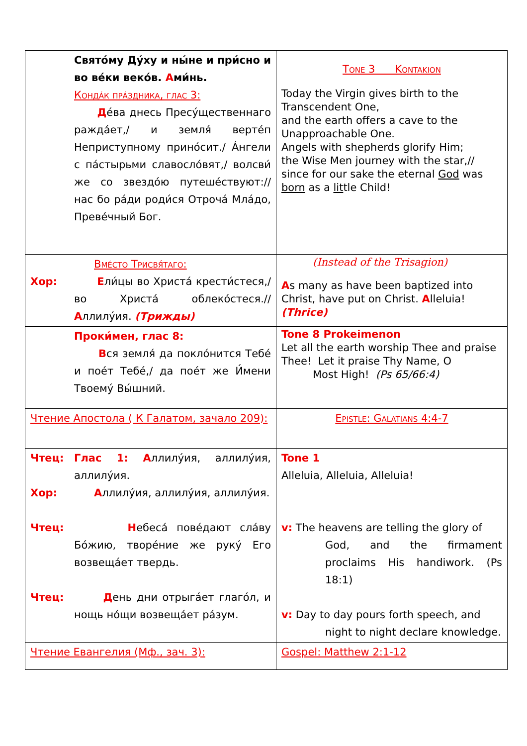| Святóму Дýху и ны́не и при́сно и во вéки векóв. А ми́нь. Кондáк прáздника, глас 3: Д éва днесь Пресýщественнаго раждáет,/ и земля́ вертéп Неприступному принóсит./ Áнгели с пáстырьми славослóвят,/ волсви́ же со звездóю путешéствуют:// нас бо рáди роди́ся Отрочá Млáдо, Превéчный Бог. | Tone 3 Kontakion Today the Virgin gives birth to the Transcendent One, and the earth offers a cave to the Unapproachable One. Angels with shepherds glorify Him; the Wise Men journey with the star,// since for our sake the eternal God was born as a lit tle Child! |
| Вмéсто Трисвя́таго: Хор: Е ли́цы во Христá крести́стеся,/ во Христá облекóстеся.// А ллилýия. (Трижды) | (Instead of the Trisagion) A s many as have been baptized into Christ, have put on Christ. A lleluia! (Thrice) |
| Проки́мен, глас 8: В ся земля́ да поклóнится Тебé и поéт Тебé,/ да поéт же И́мени Твоемý Вы́шний. | Tone 8 Prokeimenon Let all the earth worship Thee and praise Thee! Let it praise Thy Name, O Most High! (Ps 65/66:4) |
| Чтение Апостола ( К Галатом, зачало 209): | Epistle: Galatians 4:4-7 |
| Чтец: Глас 1: А ллилýия, аллилýия, аллилýия. Хор: А ллилýия, аллилýия, аллилýия. Чтец: Н ебесá повéдают слáву Бóжию, творéние же рукý Его возвещáет твердь. Чтец: Д ень дни отрыгáет глагóл, и нощь нóщи возвещáет рáзум. | Tone 1 Alleluia, Alleluia, Alleluia! v: The heavens are telling the glory of God, and the firmament proclaims His handiwork. (Ps 18:1) v: Day to day pours forth speech, and night to night declare knowledge. |
| Чтение Евангелия (Мф., зач. 3): | Gospel: Matthew 2:1-12 |